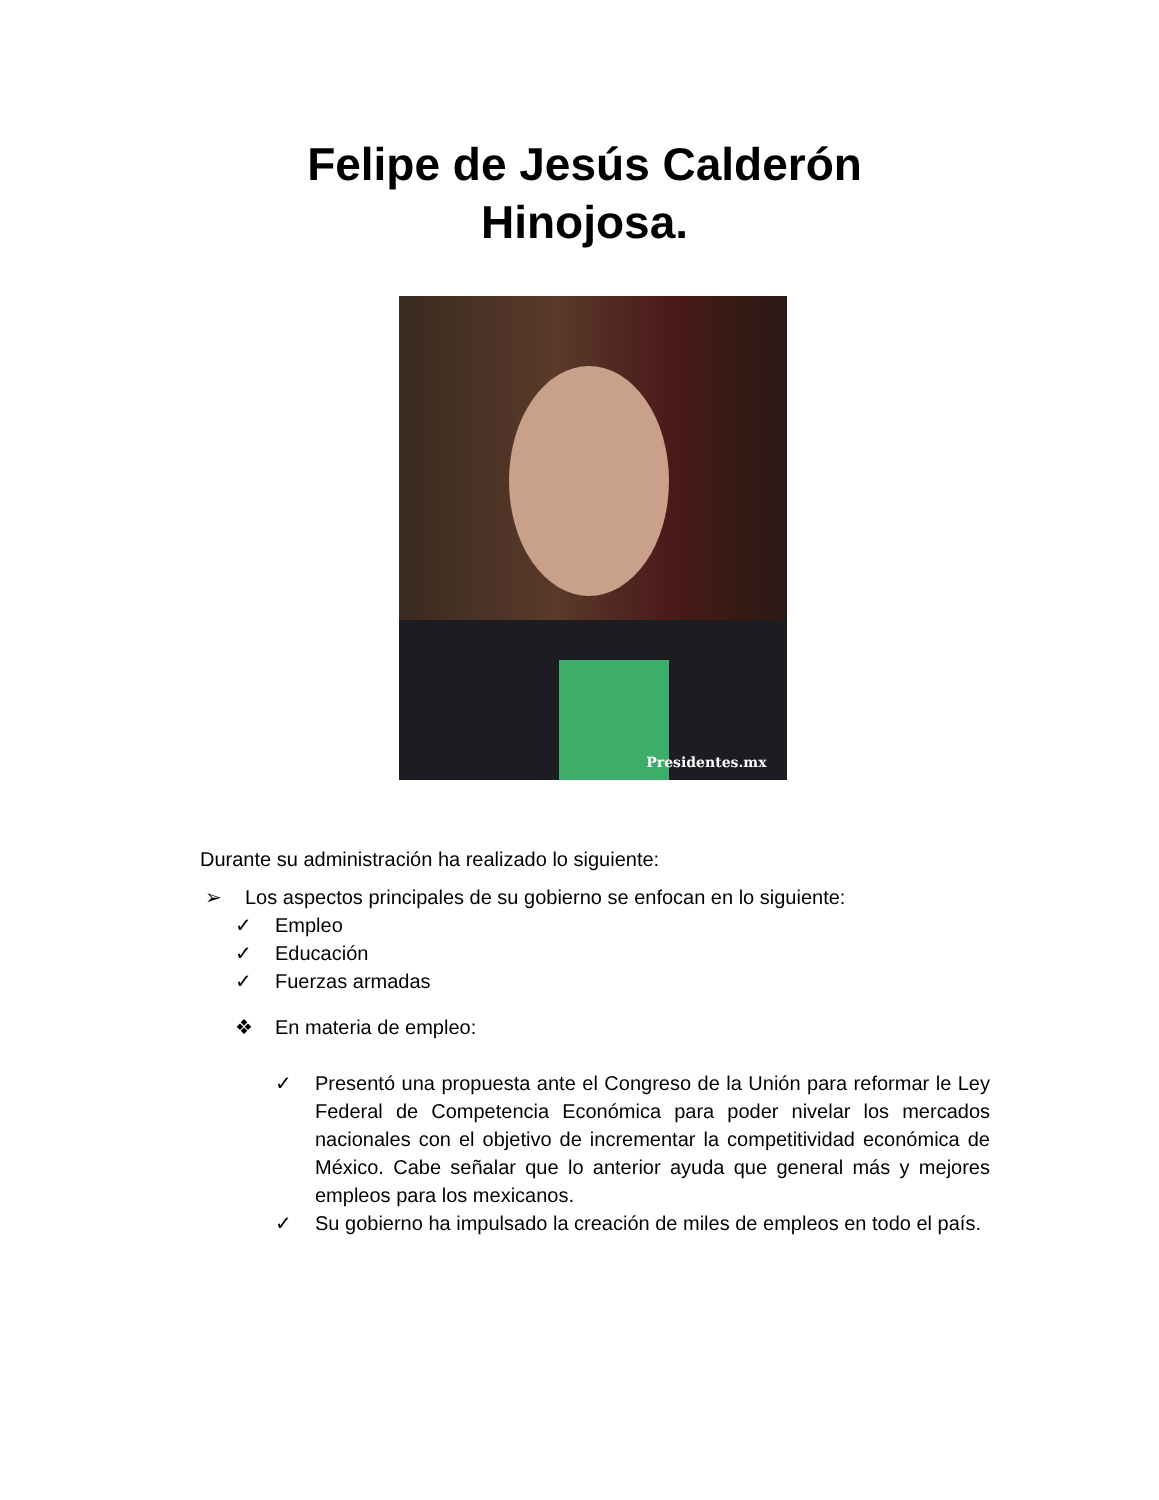Felipe de Jesús Calderón
Hinojosa.
Presidentes.mx
Durante su administración ha realizado lo siguiente:
➢ Los aspectos principales de su gobierno se enfocan en lo siguiente:
✓ Empleo
✓ Educación
✓ Fuerzas armadas
❖ En materia de empleo:
✓ Presentó una propuesta ante el Congreso de la Unión para reformar le Ley Federal de Competencia Económica para poder nivelar los mercados nacionales con el objetivo de incrementar la competitividad económica de México. Cabe señalar que lo anterior ayuda que general más y mejores empleos para los mexicanos.
✓ Su gobierno ha impulsado la creación de miles de empleos en todo el país.